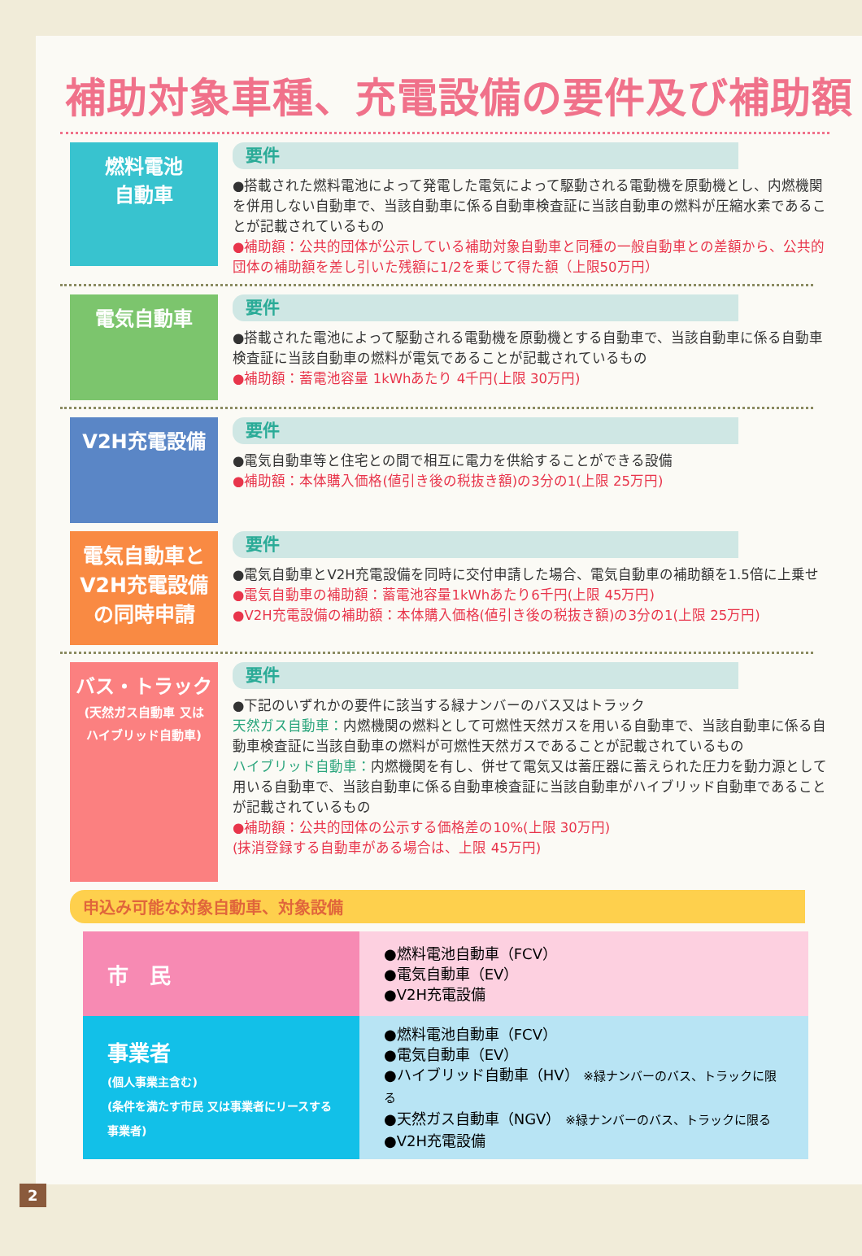補助対象車種、充電設備の要件及び補助額
燃料電池
自動車
要件
●搭載された燃料電池によって発電した電気によって駆動される電動機を原動機とし、内燃機関を併用しない自動車で、当該自動車に係る自動車検査証に当該自動車の燃料が圧縮水素であることが記載されているもの
●補助額：公共的団体が公示している補助対象自動車と同種の一般自動車との差額から、公共的団体の補助額を差し引いた残額に1/2を乗じて得た額（上限50万円）
電気自動車
要件
●搭載された電池によって駆動される電動機を原動機とする自動車で、当該自動車に係る自動車検査証に当該自動車の燃料が電気であることが記載されているもの
●補助額：蓄電池容量 1kWhあたり 4千円(上限 30万円)
V2H充電設備
要件
●電気自動車等と住宅との間で相互に電力を供給することができる設備
●補助額：本体購入価格(値引き後の税抜き額)の3分の1(上限 25万円)
電気自動車と
V2H充電設備
の同時申請
要件
●電気自動車とV2H充電設備を同時に交付申請した場合、電気自動車の補助額を1.5倍に上乗せ
●電気自動車の補助額：蓄電池容量1kWhあたり6千円(上限 45万円)
●V2H充電設備の補助額：本体購入価格(値引き後の税抜き額)の3分の1(上限 25万円)
バス・トラック
(天然ガス自動車 又は
ハイブリッド自動車)
要件
●下記のいずれかの要件に該当する緑ナンバーのバス又はトラック
天然ガス自動車：内燃機関の燃料として可燃性天然ガスを用いる自動車で、当該自動車に係る自動車検査証に当該自動車の燃料が可燃性天然ガスであることが記載されているもの
ハイブリッド自動車：内燃機関を有し、併せて電気又は蓄圧器に蓄えられた圧力を動力源として用いる自動車で、当該自動車に係る自動車検査証に当該自動車がハイブリッド自動車であることが記載されているもの
●補助額：公共的団体の公示する価格差の10%(上限 30万円)
(抹消登録する自動車がある場合は、上限 45万円)
申込み可能な対象自動車、対象設備
| 市 民 | ●燃料電池自動車（FCV） ●電気自動車（EV） ●V2H充電設備 |
| 事業者 (個人事業主含む) (条件を満たす市民 又は事業者にリースする事業者) | ●燃料電池自動車（FCV） ●電気自動車（EV） ●ハイブリッド自動車（HV） ※緑ナンバーのバス、トラックに限る ●天然ガス自動車（NGV） ※緑ナンバーのバス、トラックに限る ●V2H充電設備 |
2